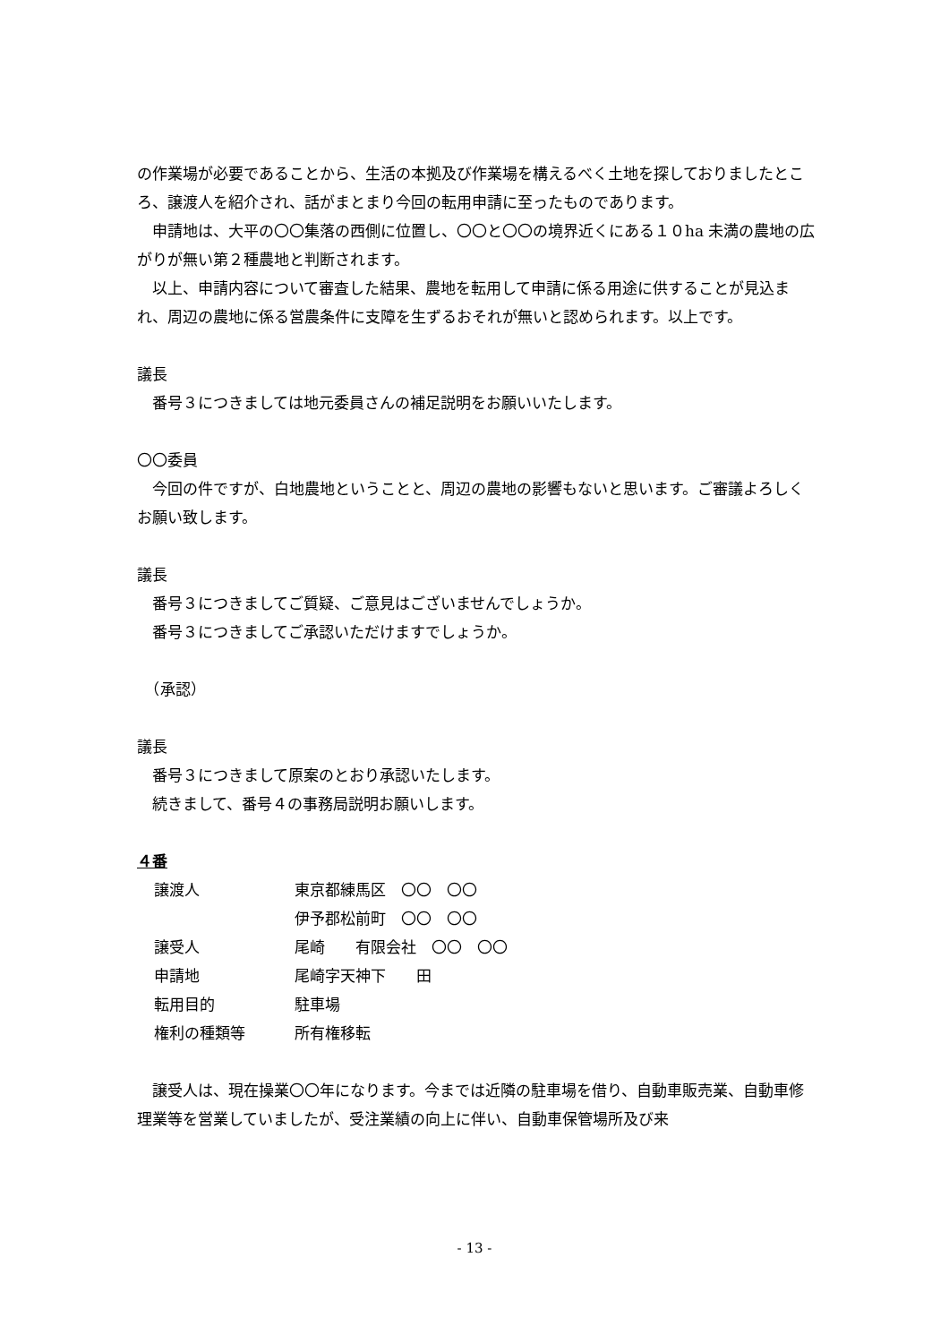の作業場が必要であることから、生活の本拠及び作業場を構えるべく土地を探しておりましたところ、譲渡人を紹介され、話がまとまり今回の転用申請に至ったものであります。
申請地は、大平の〇〇集落の西側に位置し、〇〇と〇〇の境界近くにある１０ha 未満の農地の広がりが無い第２種農地と判断されます。
以上、申請内容について審査した結果、農地を転用して申請に係る用途に供することが見込まれ、周辺の農地に係る営農条件に支障を生ずるおそれが無いと認められます。以上です。
議長
番号３につきましては地元委員さんの補足説明をお願いいたします。
〇〇委員
今回の件ですが、白地農地ということと、周辺の農地の影響もないと思います。ご審議よろしくお願い致します。
議長
番号３につきましてご質疑、ご意見はございませんでしょうか。
番号３につきましてご承認いただけますでしょうか。
　（承認）
議長
番号３につきまして原案のとおり承認いたします。
続きまして、番号４の事務局説明お願いします。
４番
| 譲渡人 | 東京都練馬区 〇〇 〇〇 |
| | 伊予郡松前町 〇〇 〇〇 |
| 譲受人 | 尾崎 有限会社 〇〇 〇〇 |
| 申請地 | 尾崎字天神下 田 |
| 転用目的 | 駐車場 |
| 権利の種類等 | 所有権移転 |
譲受人は、現在操業〇〇年になります。今までは近隣の駐車場を借り、自動車販売業、自動車修理業等を営業していましたが、受注業績の向上に伴い、自動車保管場所及び来
- 13 -